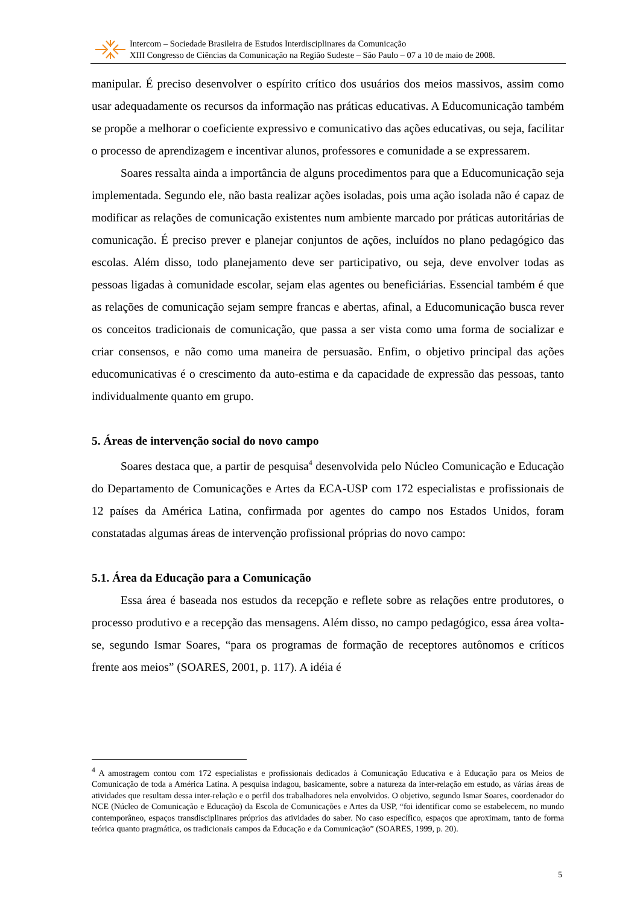Intercom – Sociedade Brasileira de Estudos Interdisciplinares da Comunicação
XIII Congresso de Ciências da Comunicação na Região Sudeste – São Paulo – 07 a 10 de maio de 2008.
manipular. É preciso desenvolver o espírito crítico dos usuários dos meios massivos, assim como usar adequadamente os recursos da informação nas práticas educativas. A Educomunicação também se propõe a melhorar o coeficiente expressivo e comunicativo das ações educativas, ou seja, facilitar o processo de aprendizagem e incentivar alunos, professores e comunidade a se expressarem.
Soares ressalta ainda a importância de alguns procedimentos para que a Educomunicação seja implementada. Segundo ele, não basta realizar ações isoladas, pois uma ação isolada não é capaz de modificar as relações de comunicação existentes num ambiente marcado por práticas autoritárias de comunicação. É preciso prever e planejar conjuntos de ações, incluídos no plano pedagógico das escolas. Além disso, todo planejamento deve ser participativo, ou seja, deve envolver todas as pessoas ligadas à comunidade escolar, sejam elas agentes ou beneficiárias. Essencial também é que as relações de comunicação sejam sempre francas e abertas, afinal, a Educomunicação busca rever os conceitos tradicionais de comunicação, que passa a ser vista como uma forma de socializar e criar consensos, e não como uma maneira de persuasão. Enfim, o objetivo principal das ações educomunicativas é o crescimento da auto-estima e da capacidade de expressão das pessoas, tanto individualmente quanto em grupo.
5. Áreas de intervenção social do novo campo
Soares destaca que, a partir de pesquisa<sup>4</sup> desenvolvida pelo Núcleo Comunicação e Educação do Departamento de Comunicações e Artes da ECA-USP com 172 especialistas e profissionais de 12 países da América Latina, confirmada por agentes do campo nos Estados Unidos, foram constatadas algumas áreas de intervenção profissional próprias do novo campo:
5.1. Área da Educação para a Comunicação
Essa área é baseada nos estudos da recepção e reflete sobre as relações entre produtores, o processo produtivo e a recepção das mensagens. Além disso, no campo pedagógico, essa área volta-se, segundo Ismar Soares, “para os programas de formação de receptores autônomos e críticos frente aos meios” (SOARES, 2001, p. 117). A idéia é
<sup>4</sup> A amostragem contou com 172 especialistas e profissionais dedicados à Comunicação Educativa e à Educação para os Meios de Comunicação de toda a América Latina. A pesquisa indagou, basicamente, sobre a natureza da inter-relação em estudo, as várias áreas de atividades que resultam dessa inter-relação e o perfil dos trabalhadores nela envolvidos. O objetivo, segundo Ismar Soares, coordenador do NCE (Núcleo de Comunicação e Educação) da Escola de Comunicações e Artes da USP, “foi identificar como se estabelecem, no mundo contemporâneo, espaços transdisciplinares próprios das atividades do saber. No caso específico, espaços que aproximam, tanto de forma teórica quanto pragmática, os tradicionais campos da Educação e da Comunicação” (SOARES, 1999, p. 20).
5